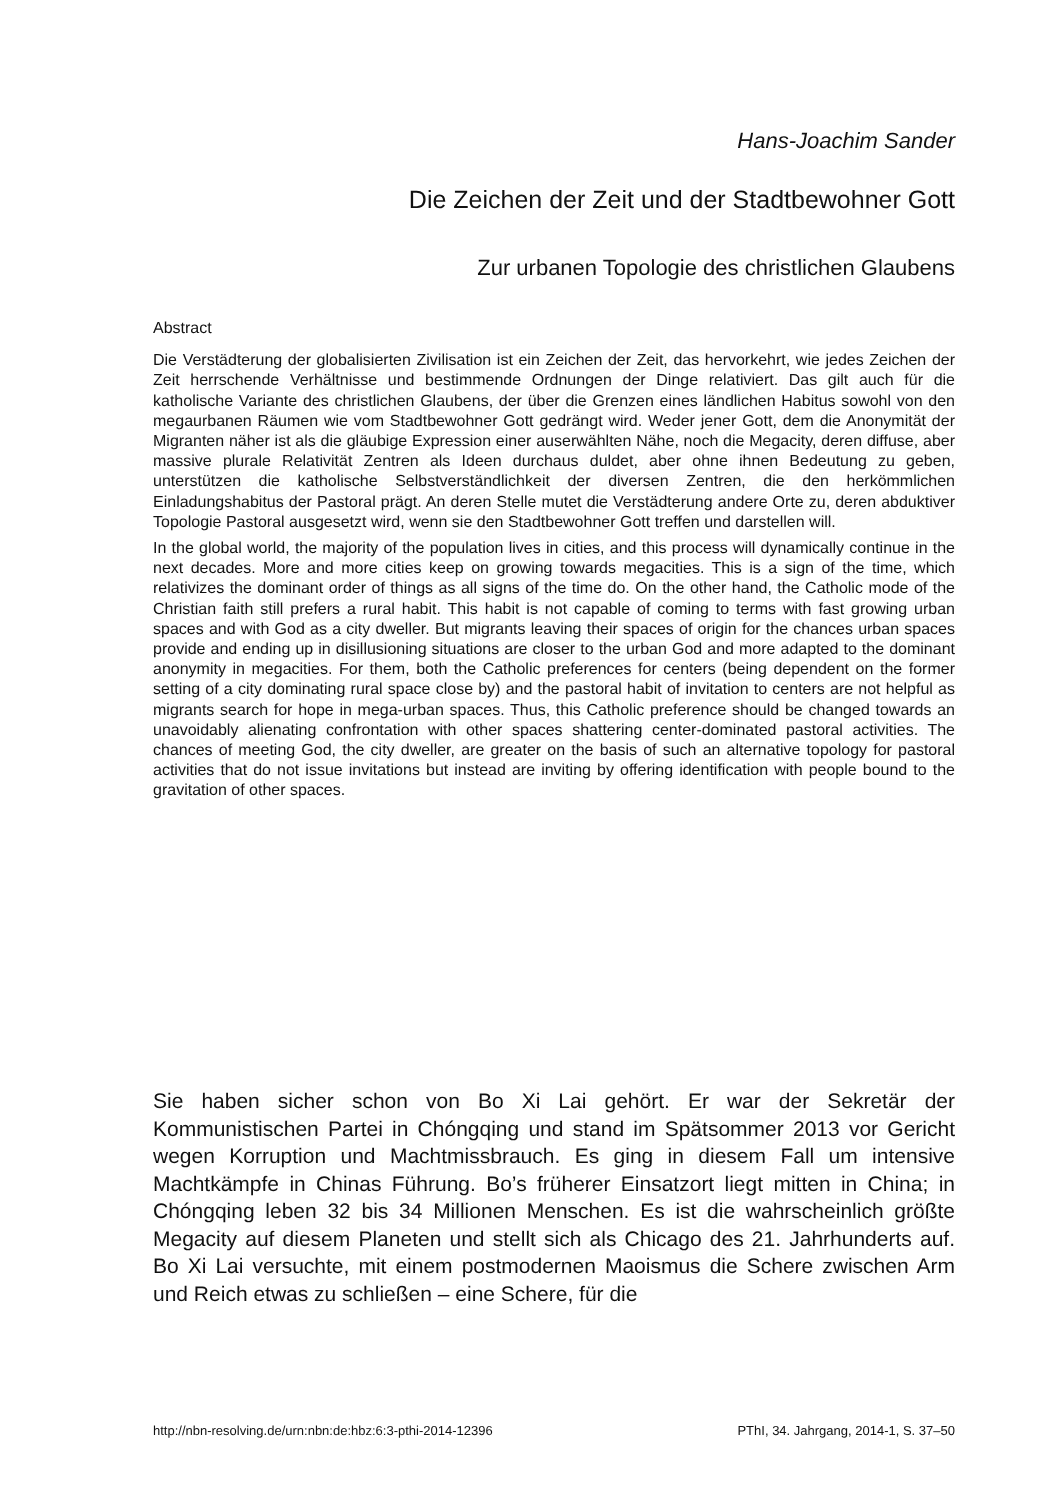Hans-Joachim Sander
Die Zeichen der Zeit und der Stadtbewohner Gott
Zur urbanen Topologie des christlichen Glaubens
Abstract
Die Verstädterung der globalisierten Zivilisation ist ein Zeichen der Zeit, das hervorkehrt, wie jedes Zeichen der Zeit herrschende Verhältnisse und bestimmende Ordnungen der Dinge relativiert. Das gilt auch für die katholische Variante des christlichen Glaubens, der über die Grenzen eines ländlichen Habitus sowohl von den megaurbanen Räumen wie vom Stadtbewohner Gott gedrängt wird. Weder jener Gott, dem die Anonymität der Migranten näher ist als die gläubige Expression einer auserwählten Nähe, noch die Megacity, deren diffuse, aber massive plurale Relativität Zentren als Ideen durchaus duldet, aber ohne ihnen Bedeutung zu geben, unterstützen die katholische Selbstverständlichkeit der diversen Zentren, die den herkömmlichen Einladungshabitus der Pastoral prägt. An deren Stelle mutet die Verstädterung andere Orte zu, deren abduktiver Topologie Pastoral ausgesetzt wird, wenn sie den Stadtbewohner Gott treffen und darstellen will.
In the global world, the majority of the population lives in cities, and this process will dynamically continue in the next decades. More and more cities keep on growing towards megacities. This is a sign of the time, which relativizes the dominant order of things as all signs of the time do. On the other hand, the Catholic mode of the Christian faith still prefers a rural habit. This habit is not capable of coming to terms with fast growing urban spaces and with God as a city dweller. But migrants leaving their spaces of origin for the chances urban spaces provide and ending up in disillusioning situations are closer to the urban God and more adapted to the dominant anonymity in megacities. For them, both the Catholic preferences for centers (being dependent on the former setting of a city dominating rural space close by) and the pastoral habit of invitation to centers are not helpful as migrants search for hope in mega-urban spaces. Thus, this Catholic preference should be changed towards an unavoidably alienating confrontation with other spaces shattering center-dominated pastoral activities. The chances of meeting God, the city dweller, are greater on the basis of such an alternative topology for pastoral activities that do not issue invitations but instead are inviting by offering identification with people bound to the gravitation of other spaces.
Sie haben sicher schon von Bo Xi Lai gehört. Er war der Sekretär der Kommunistischen Partei in Chóngqing und stand im Spätsommer 2013 vor Gericht wegen Korruption und Machtmissbrauch. Es ging in diesem Fall um intensive Machtkämpfe in Chinas Führung. Bo’s früherer Einsatzort liegt mitten in China; in Chóngqing leben 32 bis 34 Millionen Menschen. Es ist die wahrscheinlich größte Megacity auf diesem Planeten und stellt sich als Chicago des 21. Jahrhunderts auf. Bo Xi Lai versuchte, mit einem postmodernen Maoismus die Schere zwischen Arm und Reich etwas zu schließen – eine Schere, für die
http://nbn-resolving.de/urn:nbn:de:hbz:6:3-pthi-2014-12396 PThI, 34. Jahrgang, 2014-1, S. 37–50